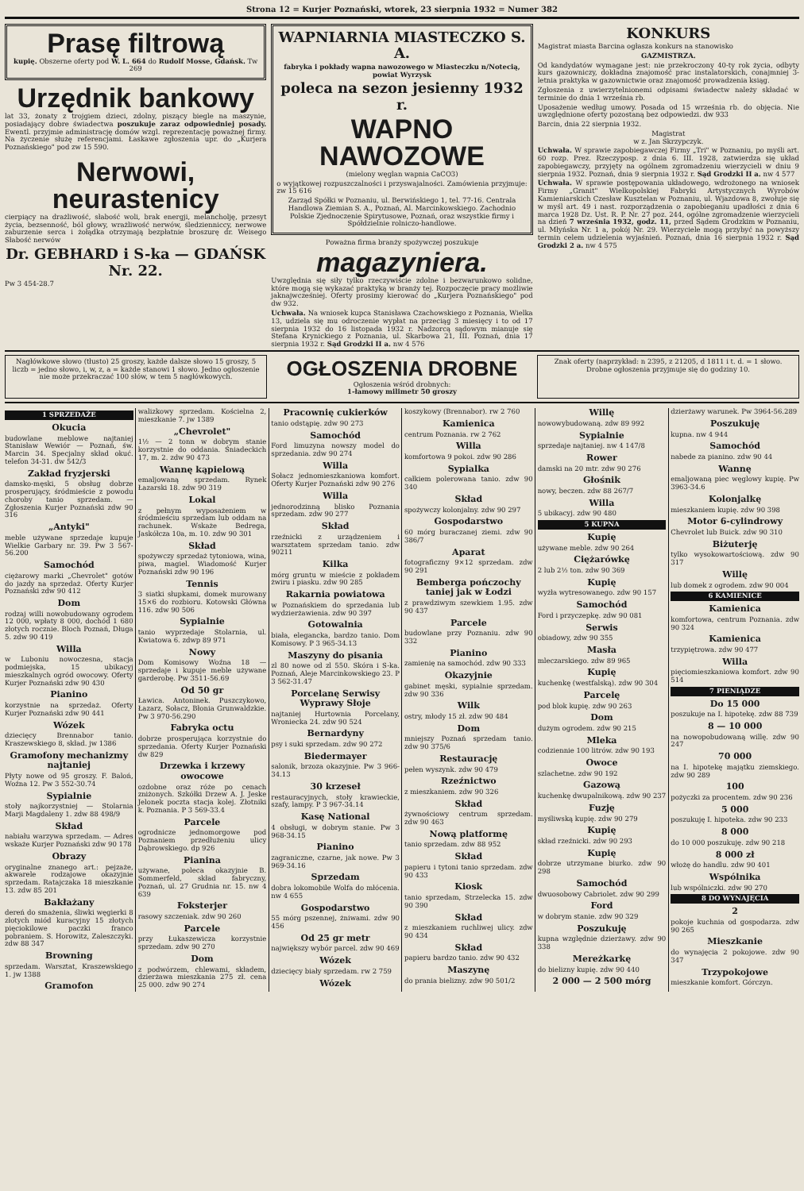Strona 12 = Kurjer Poznański, wtorek, 23 sierpnia 1932 = Numer 382
Prasę filtrową
kupię. Obszerne oferty pod W. L. 664 do Rudolf Mosse, Gdańsk. Tw 269
Urzędnik bankowy
lat 33, żonaty z trojgiem dzieci, zdolny, piszący biegle na maszynie, posiadający dobre świadectwa poszukuje zaraz odpowiedniej posady. Ewentl. przyjmie administrację domów wzgl. reprezentację poważnej firmy. Na życzenie służę referencjami. Łaskawe zgłoszenia upr. do „Kurjera Poznańskiego" pod zw 15 590.
Nerwowi, neurastenicy
cierpiący na drażliwość, słabość woli, brak energji, melancholję, przesyt życia, bezsenność, ból głowy, wrażliwość nerwów, śledzienniccy, nerwowe zaburzenie serca i żołądka otrzymają bezpłatnie broszurę dr. Weisego Słabość nerwów
Dr. GEBHARD i S-ka — GDAŃSK Nr. 22.
Pw 3 454-28.7
WAPNIARNIA MIASTECZKO S. A.
fabryka i pokłady wapna nawozowego w Miasteczku n/Notecią, powiat Wyrzysk
poleca na sezon jesienny 1932 r.
WAPNO NAWOZOWE
(mielony węglan wapnia CaCO3)
o wyjątkowej rozpuszczalności i przyswajalności. Zamówienia przyjmuje: zw 15 616
Zarząd Spółki w Poznaniu, ul. Berwińskiego 1, tel. 77-16. Centrala Handlowa Ziemian S. A., Poznań, Al. Marcinkowskiego. Zachodnio Polskie Zjednoczenie Spirytusowe, Poznań, oraz wszystkie firmy i Spółdzielnie rolniczo-handlowe.
Poważna firma branży spożywczej poszukuje
magazyniera.
Uwzględnia się siły tylko rzeczywiście zdolne i bezwarunkowo solidne, które mogą się wykazać praktyką w branży tej. Rozpoczęcie pracy możliwie jaknajwcześniej. Oferty prosimy kierować do „Kurjera Poznańskiego" pod dw 932.
Uchwała. Na wniosek kupca Stanisława Czachowskiego z Poznania, Wielka 13, udziela się mu odroczenie wypłat na przeciąg 3 miesięcy i to od 17 sierpnia 1932 do 16 listopada 1932 r. Nadzorcą sądowym mianuje się Stefana Krynickiego z Poznania, ul. Skarbowa 21, III. Poznań, dnia 17 sierpnia 1932 r. Sąd Grodzki II a. nw 4 576
KONKURS
Magistrat miasta Barcina ogłasza konkurs na stanowisko
GAZMISTRZA.
Od kandydatów wymagane jest: nie przekroczony 40-ty rok życia, odbyty kurs gazowniczy, dokładna znajomość prac instalatorskich, conajmniej 3-letnia praktyka w gazownictwie oraz znajomość prowadzenia ksiąg.
Zgłoszenia z uwierzytelnionemi odpisami świadectw należy składać w terminie do dnia 1 września rb.
Uposażenie według umowy. Posada od 15 września rb. do objęcia. Nie uwzględnione oferty pozostaną bez odpowiedzi. dw 933
Barcin, dnia 22 sierpnia 1932.
Magistrat
w z. Jan Skrzypczyk.
Uchwała. W sprawie zapobiegawczej Firmy „Tri" w Poznaniu, po myśli art. 60 rozp. Prez. Rzeczyposp. z dnia 6. III. 1928, zatwierdza się układ zapobiegawczy, przyjęty na ogólnem zgromadzeniu wierzycieli w dniu 9 sierpnia 1932. Poznań, dnia 9 sierpnia 1932 r. Sąd Grodzki II a. nw 4 577
Uchwała. W sprawie postępowania układowego, wdrożonego na wniosek Firmy „Granit" Wielkopolskiej Fabryki Artystycznych Wyrobów Kamieniarskich Czesław Kusztelan w Poznaniu, ul. Wjazdowa 8, zwołuje się w myśl art. 49 i nast. rozporządzenia o zapobieganiu upadłości z dnia 6 marca 1928 Dz. Ust. R. P. Nr. 27 poz. 244, ogólne zgromadzenie wierzycieli na dzień 7 września 1932, godz. 11, przed Sądem Grodzkim w Poznaniu, ul. Młyńska Nr. 1 a, pokój Nr. 29. Wierzyciele mogą przybyć na powyższy termin celem udzielenia wyjaśnień. Poznań, dnia 16 sierpnia 1932 r. Sąd Grodzki 2 a. nw 4 575
Nagłówkowe słowo (tłusto) 25 groszy, każde dalsze słowo 15 groszy, 5 liczb = jedno słowo, i, w, z, a = każde stanowi 1 słowo. Jedno ogłoszenie nie może przekraczać 100 słów, w tem 5 nagłówkowych.
OGŁOSZENIA DROBNE
Ogłoszenia wśród drobnych:
1-łamowy milimetr 50 groszy
Znak oferty (naprzykład: n 2395, z 21205, d 1811 i t. d. = 1 słowo.
Drobne ogłoszenia przyjmuje się do godziny 10.
1 SPRZEDAŻE
Okucia
budowlane meblowe najtaniej Stanisław Wewiór — Poznań, św. Marcin 34. Specjalny skład okuć. telefon 34-31. dw 542/3
Zakład fryzjerski
damsko-męski, 5 obsług dobrze prosperujący, śródmieście z powodu choroby tanio sprzedam. — Zgłoszenia Kurjer Poznański zdw 90 316
„Antyki"
meble używane sprzedaje kupuje Wielkie Garbary nr. 39. Pw 3 567-56.200
Samochód
ciężarowy marki „Chevrolet" gotów do jazdy na sprzedaż. Oferty Kurjer Poznański zdw 90 412
Dom
rodzaj willi nowobudowany ogrodem 12 000, wpłaty 8 000, dochód 1 680 złotych rocznie. Bloch Poznań, Długa 5. zdw 90 419
Willa
w Luboniu nowoczesna, stacja podmiejska, 15 ubikacyj mieszkalnych ogród owocowy. Oferty Kurjer Poznański zdw 90 430
Pianino
korzystnie na sprzedaż. Oferty Kurjer Poznański zdw 90 441
Wózek
dziecięcy Brennabor tanio. Kraszewskiego 8, skład. jw 1386
Gramofony mechanizmy najtaniej
Płyty nowe od 95 groszy. F. Baloń, Woźna 12. Pw 3 552-30.74
Sypialnie
stoły najkorzystniej — Stolarnia Marji Magdaleny 1. zdw 88 498/9
Skład
nabiału warzywa sprzedam. — Adres wskaże Kurjer Poznański zdw 90 178
Obrazy
oryginalne znanego art.: pejzaże, akwarele rodzajowe okazyjnie sprzedam. Ratajczaka 18 mieszkanie 13. zdw 85 201
Bakłażany
dereń do smażenia, śliwki węgierki 8 złotych miód kuracyjny 15 złotych pięciokilowe paczki franco pobraniem. S. Horowitz, Zaleszczyki. zdw 88 347
Browning
sprzedam. Warsztat, Kraszewskiego 1. jw 1388
Gramofon
walizkowy sprzedam. Kościelna 2, mieszkanie 7. jw 1389
„Chevrolet"
1½ — 2 tonn w dobrym stanie korzystnie do oddania. Śniadeckich 17, m. 2. zdw 90 473
Wannę kąpielową
emaljowaną sprzedam. Rynek Łazarski 18. zdw 90 319
Lokal
z pełnym wyposażeniem w śródmieściu sprzedam lub oddam na rachunek. Wskaże Bedrega, Jaskółcza 10a, m. 10. zdw 90 301
Skład
spożywczy sprzedaż tytoniowa, wina, piwa, magiel. Wiadomość Kurjer Poznański zdw 90 196
Tennis
3 siatki słupkami, domek murowany 15×6 do rozbioru. Kotowski Główna 116. zdw 90 506
Sypialnie
tanio wyprzedaje Stolarnia, ul. Kwiatowa 6. zdwp 89 971
Nowy
Dom Komisowy Woźna 18 — sprzedaje i kupuje meble używane garderobę. Pw 3511-56.69
Od 50 gr
Ławica. Antoninek. Puszczykowo, Łazarz, Sołacz, Błonia Grunwaldzkie. Pw 3 970-56.290
Fabryka octu
dobrze prosperująca korzystnie do sprzedania. Oferty Kurjer Poznański dw 829
Drzewka i krzewy owocowe
ozdobne oraz róże po cenach zniżonych. Szkółki Drzew A. J. Jeske Jelonek poczta stacja kolej. Złotniki k. Poznania. P 3 569-33.4
Parcele
ogrodnicze jednomorgowe pod Poznaniem przedłużeniu ulicy Dąbrowskiego. dp 926
Pianina
używane, poleca okazyjnie B. Sommerfeld, skład fabryczny, Poznań, ul. 27 Grudnia nr. 15. nw 4 639
Foksterjer
rasowy szczeniak. zdw 90 260
Parcele
przy Łukaszewicza korzystnie sprzedam. zdw 90 270
Dom
z podwórzem, chlewami, składem, dzierżawa mieszkania 275 zł. cena 25 000. zdw 90 274
Pracownię cukierków
tanio odstąpię. zdw 90 273
Samochód
Ford limuzyna nowszy model do sprzedania. zdw 90 274
Willa
Sołacz jednomieszkaniowa komfort. Oferty Kurjer Poznański zdw 90 276
Willa
jednorodzinną blisko Poznania sprzedam. zdw 90 277
Skład
rzeźnicki z urządzeniem i warsztatem sprzedam tanio. zdw 90211
Kilka
mórg gruntu w mieście z pokładem żwiru i piasku. zdw 90 285
Rakarnia powiatowa
w Poznańskiem do sprzedania lub wydzierżawienia. zdw 90 397
Gotowalnia
biała, elegancka, bardzo tanio. Dom Komisowy. P 3 965-34.13
Maszyny do pisania
zl 80 nowe od zl 550. Skóra i S-ka. Poznań, Aleje Marcinkowskiego 23. P 3 562-31.47
Porcelanę Serwisy Wyprawy Słoje
najtaniej Hurtownia Porcelany, Wroniecka 24. zdw 90 524
Bernardyny
psy i suki sprzedam. zdw 90 272
Biedermayer
salonik, brzoza okazyjnie. Pw 3 966-34.13
30 krzeseł
restauracyjnych, stoły krawieckie, szafy, lampy. P 3 967-34.14
Kasę National
4 obsługi, w dobrym stanie. Pw 3 968-34.15
Pianino
zagraniczne, czarne, jak nowe. Pw 3 969-34.16
Sprzedam
dobra lokomobile Wolfa do młócenia. nw 4 655
Gospodarstwo
55 mórg pszennej, żniwami. zdw 90 456
Od 25 gr metr
największy wybór parcel. zdw 90 469
Wózek
dziecięcy biały sprzedam. rw 2 759
Wózek
koszykowy (Brennabor). rw 2 760
Kamienica
centrum Poznania. rw 2 762
Willa
komfortowa 9 pokoi. zdw 90 286
Sypialka
całkiem polerowana tanio. zdw 90 340
Skład
spożywczy kolonjalny. zdw 90 297
Gospodarstwo
60 mórg buraczanej ziemi. zdw 90 386/7
Aparat
fotograficzny 9×12 sprzedam. zdw 90 291
Bemberga pończochy taniej jak w Łodzi
z prawdziwym szewkiem 1.95. zdw 90 437
Parcele
budowlane przy Poznaniu. zdw 90 332
Pianino
zamienię na samochód. zdw 90 333
Okazyjnie
gabinet męski, sypialnie sprzedam. zdw 90 336
Wilk
ostry, młody 15 zł. zdw 90 484
Dom
mniejszy Poznań sprzedam tanio. zdw 90 375/6
Restaurację
pełen wyszynk. zdw 90 479
Rzeźnictwo
z mieszkaniem. zdw 90 326
Skład
żywnościowy centrum sprzedam. zdw 90 463
Nową platformę
tanio sprzedam. zdw 88 952
Skład
papieru i tytoni tanio sprzedam. zdw 90 433
Kiosk
tanio sprzedam, Strzelecka 15. zdw 90 390
Skład
z mieszkaniem ruchliwej ulicy. zdw 90 434
Skład
papieru bardzo tanio. zdw 90 432
Maszynę
do prania bielizny. zdw 90 501/2
Willę
nowowybudowaną. zdw 89 992
Sypialnie
sprzedaje najtaniej. nw 4 147/8
Rower
damski na 20 mtr. zdw 90 276
Głośnik
nowy, beczen. zdw 88 267/7
Willa
5 ubikacyj. zdw 90 480
5 KUPNA
Kupię
używane meble. zdw 90 264
Ciężarówkę
2 lub 2½ ton. zdw 90 369
Kupię
wyżła wytresowanego. zdw 90 157
Samochód
Ford i przyczepkę. zdw 90 081
Serwis
obiadowy, zdw 90 355
Masła
mleczarskiego. zdw 89 965
Kupię
kuchenkę (westfalską). zdw 90 304
Parcelę
pod blok kupię. zdw 90 263
Dom
dużym ogrodem. zdw 90 215
Mleka
codziennie 100 litrów. zdw 90 193
Owoce
szlachetne. zdw 90 192
Gazową
kuchenkę dwupalnikową. zdw 90 237
Fuzję
myśliwską kupię. zdw 90 279
Kupię
skład rzeźnicki. zdw 90 293
Kupię
dobrze utrzymane biurko. zdw 90 298
Samochód
dwuosobowy Cabriolet. zdw 90 299
Ford
w dobrym stanie. zdw 90 329
Poszukuję
kupna względnie dzierżawy. zdw 90 338
Mereżkarkę
do bielizny kupię. zdw 90 440
2 000 — 2 500 mórg
dzierżawy warunek. Pw 3964-56.289
Poszukuję
kupna. nw 4 944
Samochód
nabede za pianino. zdw 90 44
Wannę
emaljowaną piec węglowy kupię. Pw 3963-34.6
Kolonjalkę
mieszkaniem kupię. zdw 90 398
Motor 6-cylindrowy
Chevrolet lub Buick. zdw 90 310
Biżuterję
tylko wysokowartościową. zdw 90 317
Willę
lub domek z ogrodem. zdw 90 004
6 KAMIENICE
Kamienica
komfortowa, centrum Poznania. zdw 90 324
Kamienica
trzypiętrowa. zdw 90 477
Willa
pięciomieszkaniowa komfort. zdw 90 514
7 PIENIĄDZE
Do 15 000
poszukuje na I. hipotekę. zdw 88 739
8 — 10 000
na nowopobudowaną willę. zdw 90 247
70 000
na I. hipotekę majątku ziemskiego. zdw 90 289
100
pożyczki za procentem. zdw 90 236
5 000
poszukuję I. hipoteka. zdw 90 233
8 000
do 10 000 poszukuję. zdw 90 218
8 000 zł
włożę do handlu. zdw 90 401
Wspólnika
lub wspólniczki. zdw 90 270
8 DO WYNAJĘCIA
2
pokoje kuchnia od gospodarza. zdw 90 265
Mieszkanie
do wynajęcia 2 pokojowe. zdw 90 347
Trzypokojowe
mieszkanie komfort. Górczyn.